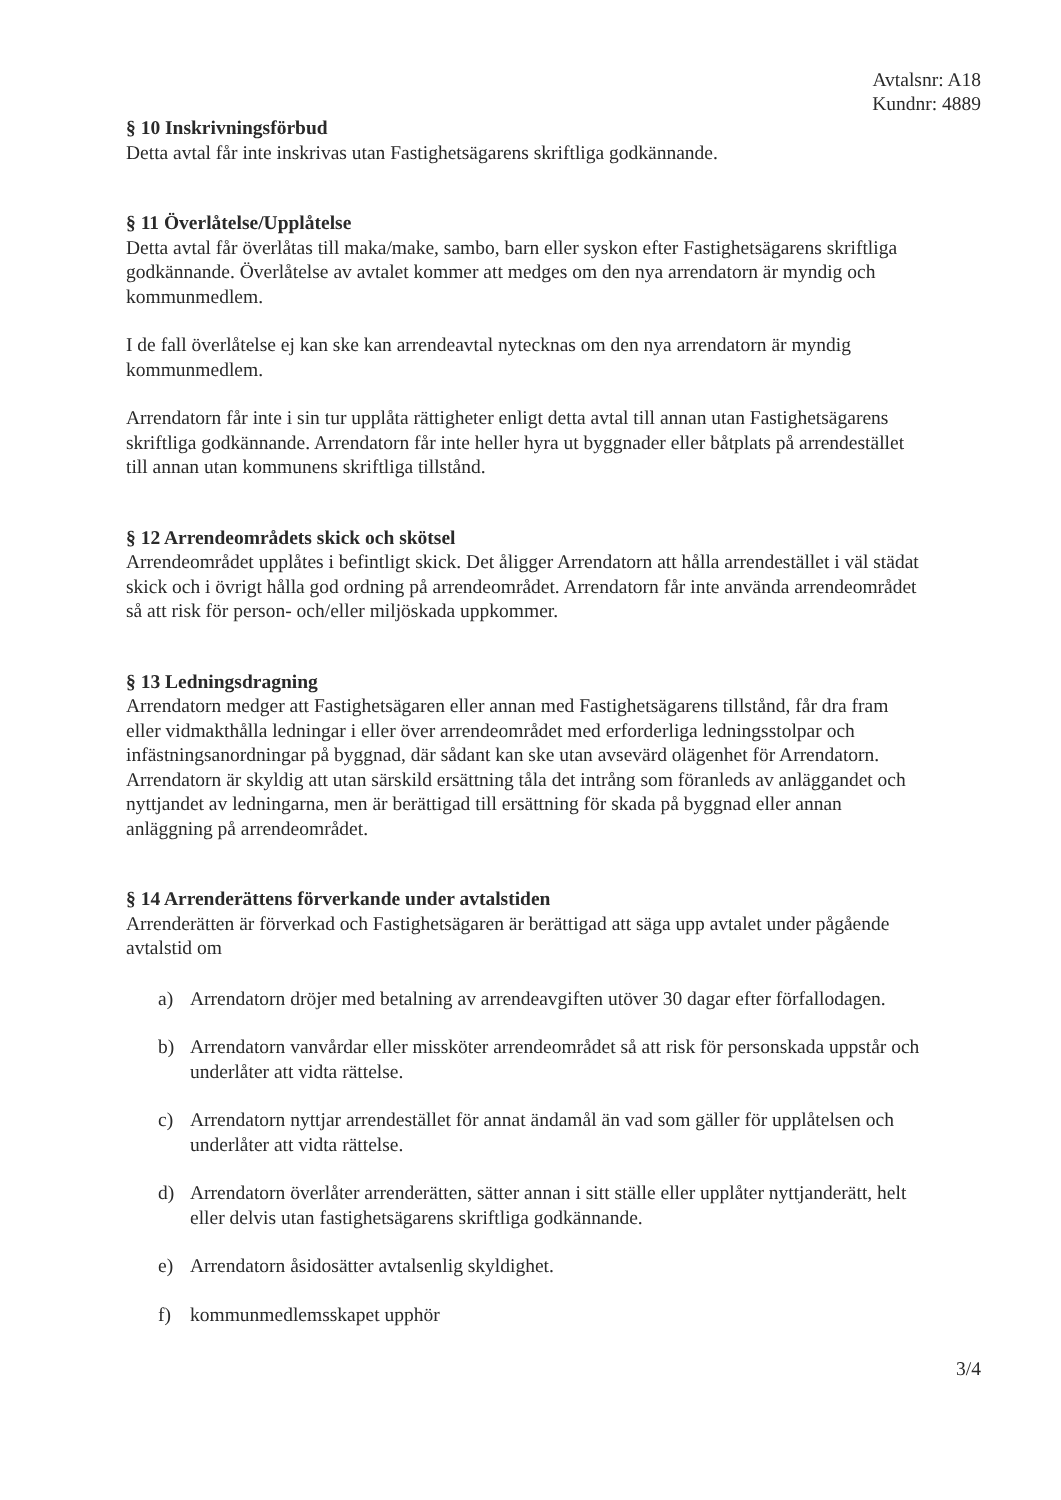Avtalsnr: A18
Kundnr: 4889
§ 10 Inskrivningsförbud
Detta avtal får inte inskrivas utan Fastighetsägarens skriftliga godkännande.
§ 11 Överlåtelse/Upplåtelse
Detta avtal får överlåtas till maka/make, sambo, barn eller syskon efter Fastighetsägarens skriftliga godkännande. Överlåtelse av avtalet kommer att medges om den nya arrendatorn är myndig och kommunmedlem.
I de fall överlåtelse ej kan ske kan arrendeavtal nytecknas om den nya arrendatorn är myndig kommunmedlem.
Arrendatorn får inte i sin tur upplåta rättigheter enligt detta avtal till annan utan Fastighetsägarens skriftliga godkännande. Arrendatorn får inte heller hyra ut byggnader eller båtplats på arrendestället till annan utan kommunens skriftliga tillstånd.
§ 12 Arrendeområdets skick och skötsel
Arrendeområdet upplåtes i befintligt skick. Det åligger Arrendatorn att hålla arrendestället i väl städat skick och i övrigt hålla god ordning på arrendeområdet. Arrendatorn får inte använda arrendeområdet så att risk för person- och/eller miljöskada uppkommer.
§ 13 Ledningsdragning
Arrendatorn medger att Fastighetsägaren eller annan med Fastighetsägarens tillstånd, får dra fram eller vidmakthålla ledningar i eller över arrendeområdet med erforderliga ledningsstolpar och infästningsanordningar på byggnad, där sådant kan ske utan avsevärd olägenhet för Arrendatorn. Arrendatorn är skyldig att utan särskild ersättning tåla det intrång som föranleds av anläggandet och nyttjandet av ledningarna, men är berättigad till ersättning för skada på byggnad eller annan anläggning på arrendeområdet.
§ 14 Arrenderättens förverkande under avtalstiden
Arrenderätten är förverkad och Fastighetsägaren är berättigad att säga upp avtalet under pågående avtalstid om
a) Arrendatorn dröjer med betalning av arrendeavgiften utöver 30 dagar efter förfallodagen.
b) Arrendatorn vanvårdar eller missköter arrendeområdet så att risk för personskada uppstår och underlåter att vidta rättelse.
c) Arrendatorn nyttjar arrendestället för annat ändamål än vad som gäller för upplåtelsen och underlåter att vidta rättelse.
d) Arrendatorn överlåter arrenderätten, sätter annan i sitt ställe eller upplåter nyttjanderätt, helt eller delvis utan fastighetsägarens skriftliga godkännande.
e) Arrendatorn åsidosätter avtalsenlig skyldighet.
f) kommunmedlemsskapet upphör
3/4